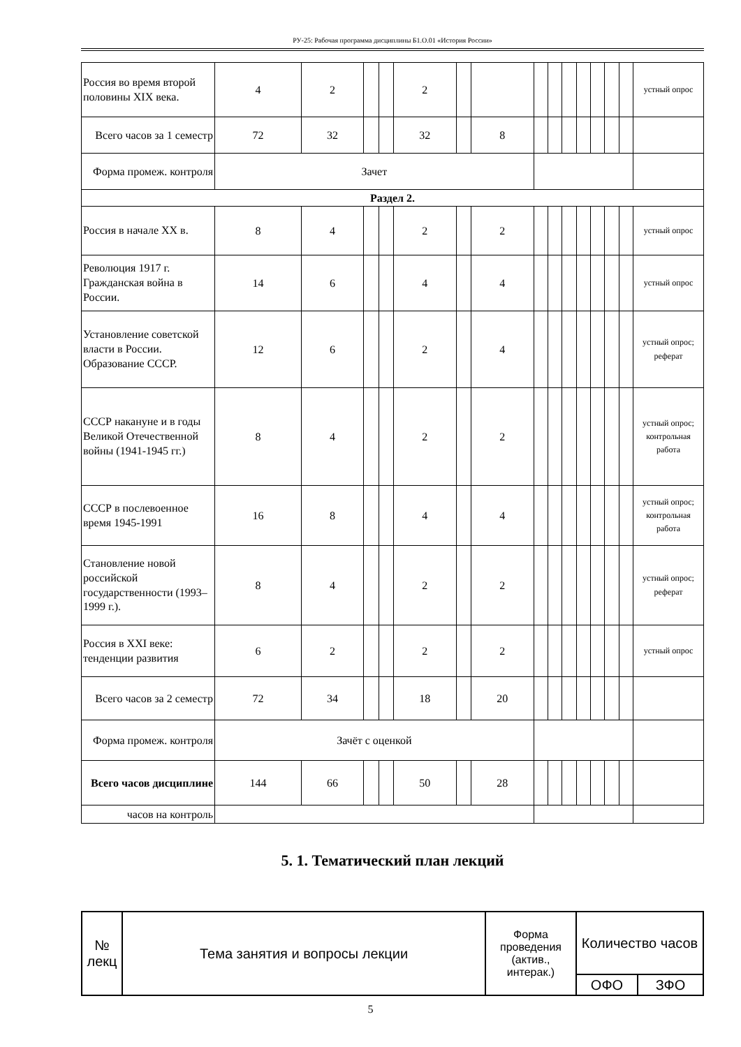РУ-25: Рабочая программа дисциплины Б1.О.01 «История России»
| Россия во время второй половины XIX века. | 4 | 2 | | | 2 | | | | | | | | | | устный опрос |
| Всего часов за 1 семестр | 72 | 32 | | | 32 | | 8 | | | | | | | | |
| Форма промеж. контроля | Зачет | | | | | | | | | | | | | | |
| Раздел 2. | | | | | | | | | | | | | | | |
| Россия в начале XX в. | 8 | 4 | | | 2 | | 2 | | | | | | | | устный опрос |
| Революция 1917 г. Гражданская война в России. | 14 | 6 | | | 4 | | 4 | | | | | | | | устный опрос |
| Установление советской власти в России. Образование СССР. | 12 | 6 | | | 2 | | 4 | | | | | | | | устный опрос; реферат |
| СССР накануне и в годы Великой Отечественной войны (1941-1945 гг.) | 8 | 4 | | | 2 | | 2 | | | | | | | | устный опрос; контрольная работа |
| СССР в послевоенное время 1945-1991 | 16 | 8 | | | 4 | | 4 | | | | | | | | устный опрос; контрольная работа |
| Становление новой российской государственности (1993–1999 г.). | 8 | 4 | | | 2 | | 2 | | | | | | | | устный опрос; реферат |
| Россия в XXI веке: тенденции развития | 6 | 2 | | | 2 | | 2 | | | | | | | | устный опрос |
| Всего часов за 2 семестр | 72 | 34 | | | 18 | | 20 | | | | | | | | |
| Форма промеж. контроля | Зачёт с оценкой | | | | | | | | | | | | | | |
| Всего часов дисциплине | 144 | 66 | | | 50 | | 28 | | | | | | | | |
| часов на контроль | | | | | | | | | | | | | | | |
5. 1. Тематический план лекций
| № лекц | Тема занятия и вопросы лекции | Форма проведения (актив., интерак.) | Количество часов | |
| | | | ОФО | ЗФО |
5